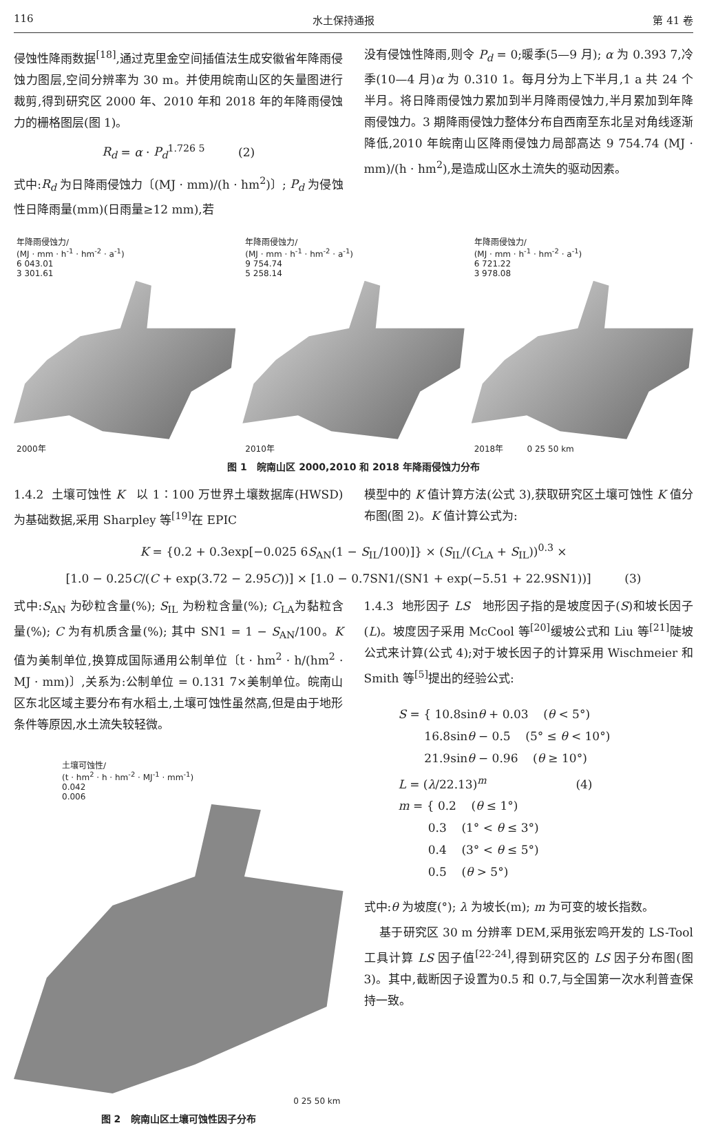116 水土保持通报 第 41 卷
侵蚀性降雨数据<sup>[18]</sup>,通过克里金空间插值法生成安徽省年降雨侵蚀力图层,空间分辨率为 30 m。并使用皖南山区的矢量图进行裁剪,得到研究区 2000 年、2010 年和 2018 年的年降雨侵蚀力的栅格图层(图 1)。
R<sub>d</sub> = α · P<sub>d</sub><sup>1.726 5</sup> (2)
式中:R<sub>d</sub> 为日降雨侵蚀力〔(MJ · mm)/(h · hm<sup>2</sup>)〕; P<sub>d</sub> 为侵蚀性日降雨量(mm)(日雨量≥12 mm),若
没有侵蚀性降雨,则令 P<sub>d</sub> = 0;暖季(5—9 月); α 为 0.393 7,冷季(10—4 月)α 为 0.310 1。每月分为上下半月,1 a 共 24 个半月。将日降雨侵蚀力累加到半月降雨侵蚀力,半月累加到年降雨侵蚀力。3 期降雨侵蚀力整体分布自西南至东北呈对角线逐渐降低,2010 年皖南山区降雨侵蚀力局部高达 9 754.74 (MJ · mm)/(h · hm<sup>2</sup>),是造成山区水土流失的驱动因素。
年降雨侵蚀力/
(MJ · mm · h<sup>-1</sup> · hm<sup>-2</sup> · a<sup>-1</sup>)
6 043.01
3 301.61
2000年
年降雨侵蚀力/
(MJ · mm · h<sup>-1</sup> · hm<sup>-2</sup> · a<sup>-1</sup>)
9 754.74
5 258.14
2010年
年降雨侵蚀力/
(MJ · mm · h<sup>-1</sup> · hm<sup>-2</sup> · a<sup>-1</sup>)
6 721.22
3 978.08
2018年 0 25 50 km
图 1 皖南山区 2000,2010 和 2018 年降雨侵蚀力分布
1.4.2 土壤可蚀性 K 以 1∶100 万世界土壤数据库(HWSD)为基础数据,采用 Sharpley 等<sup>[19]</sup>在 EPIC
模型中的 K 值计算方法(公式 3),获取研究区土壤可蚀性 K 值分布图(图 2)。K 值计算公式为:
K = {0.2 + 0.3exp[−0.025 6S<sub>AN</sub>(1 − S<sub>IL</sub>/100)]} × (S<sub>IL</sub>/(C<sub>LA</sub> + S<sub>IL</sub>))<sup>0.3</sup> ×
[1.0 − 0.25C/(C + exp(3.72 − 2.95C))] × [1.0 − 0.7SN1/(SN1 + exp(−5.51 + 22.9SN1))] (3)
式中:S<sub>AN</sub> 为砂粒含量(%); S<sub>IL</sub> 为粉粒含量(%); C<sub>LA</sub>为黏粒含量(%); C 为有机质含量(%); 其中 SN1 = 1 − S<sub>AN</sub>/100。K 值为美制单位,换算成国际通用公制单位〔t · hm<sup>2</sup> · h/(hm<sup>2</sup> · MJ · mm)〕,关系为:公制单位 = 0.131 7×美制单位。皖南山区东北区域主要分布有水稻土,土壤可蚀性虽然高,但是由于地形条件等原因,水土流失较轻微。
土壤可蚀性/
(t · hm<sup>2</sup> · h · hm<sup>-2</sup> · MJ<sup>-1</sup> · mm<sup>-1</sup>)
0.042
0.006
0 25 50 km
图 2 皖南山区土壤可蚀性因子分布
1.4.3 地形因子 LS 地形因子指的是坡度因子(S)和坡长因子(L)。坡度因子采用 McCool 等<sup>[20]</sup>缓坡公式和 Liu 等<sup>[21]</sup>陡坡公式来计算(公式 4);对于坡长因子的计算采用 Wischmeier 和 Smith 等<sup>[5]</sup>提出的经验公式:
S = { 10.8sinθ + 0.03 (θ < 5°)
16.8sinθ − 0.5 (5° ≤ θ < 10°)
21.9sinθ − 0.96 (θ ≥ 10°)
L = (λ/22.13)<sup>m</sup> (4)
m = { 0.2 (θ ≤ 1°)
0.3 (1° < θ ≤ 3°)
0.4 (3° < θ ≤ 5°)
0.5 (θ > 5°)
式中:θ 为坡度(°); λ 为坡长(m); m 为可变的坡长指数。
基于研究区 30 m 分辨率 DEM,采用张宏鸣开发的 LS-Tool 工具计算 LS 因子值<sup>[22-24]</sup>,得到研究区的 LS 因子分布图(图 3)。其中,截断因子设置为0.5 和 0.7,与全国第一次水利普查保持一致。